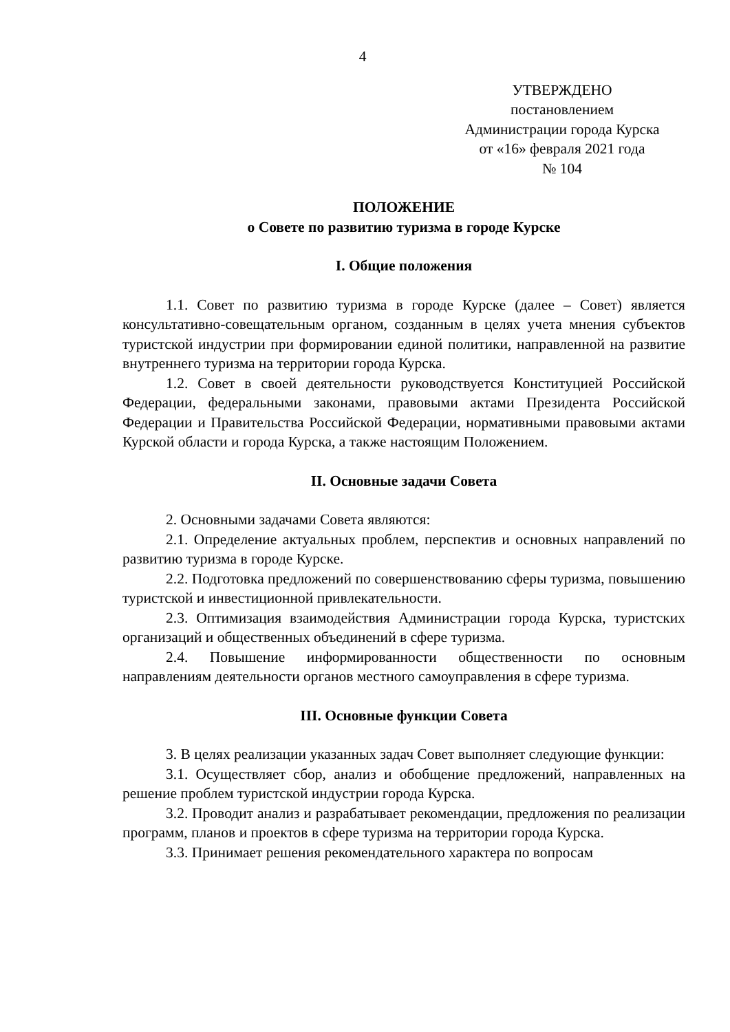4
УТВЕРЖДЕНО
постановлением
Администрации города Курска
от «16» февраля 2021 года
№ 104
ПОЛОЖЕНИЕ
о Совете по развитию туризма в городе Курске
I. Общие положения
1.1. Совет по развитию туризма в городе Курске (далее – Совет) является консультативно-совещательным органом, созданным в целях учета мнения субъектов туристской индустрии при формировании единой политики, направленной на развитие внутреннего туризма на территории города Курска.
1.2. Совет в своей деятельности руководствуется Конституцией Российской Федерации, федеральными законами, правовыми актами Президента Российской Федерации и Правительства Российской Федерации, нормативными правовыми актами Курской области и города Курска, а также настоящим Положением.
II. Основные задачи Совета
2. Основными задачами Совета являются:
2.1. Определение актуальных проблем, перспектив и основных направлений по развитию туризма в городе Курске.
2.2. Подготовка предложений по совершенствованию сферы туризма, повышению туристской и инвестиционной привлекательности.
2.3. Оптимизация взаимодействия Администрации города Курска, туристских организаций и общественных объединений в сфере туризма.
2.4. Повышение информированности общественности по основным направлениям деятельности органов местного самоуправления в сфере туризма.
III. Основные функции Совета
3. В целях реализации указанных задач Совет выполняет следующие функции:
3.1. Осуществляет сбор, анализ и обобщение предложений, направленных на решение проблем туристской индустрии города Курска.
3.2. Проводит анализ и разрабатывает рекомендации, предложения по реализации программ, планов и проектов в сфере туризма на территории города Курска.
3.3. Принимает решения рекомендательного характера по вопросам